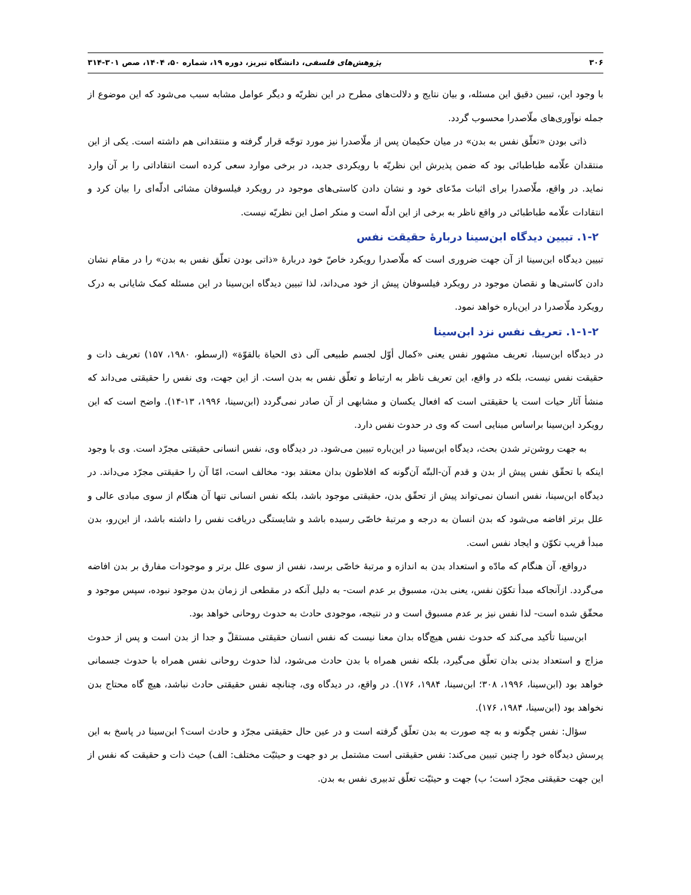۳۰۶ پژوهش‌های فلسفی، دانشگاه تبریز، دوره ۱۹، شماره ۵۰، ۱۴۰۴، صص ۳۰۱-۳۱۴
با وجود این، تبیین دقیق این مسئله، و بیان نتایج و دلالت‌های مطرح در این نظریّه و دیگر عوامل مشابه سبب می‌شود که این موضوع از جمله نوآوری‌های ملّاصدرا محسوب گردد.
ذاتی بودن «تعلّق نفس به بدن» در میان حکیمان پس از ملّاصدرا نیز مورد توجّه قرار گرفته و منتقدانی هم داشته است. یکی از این منتقدان علّامه طباطبائی بود که ضمن پذیرش این نظریّه با رویکردی جدید، در برخی موارد سعی کرده است انتقاداتی را بر آن وارد نماید. در واقع، ملّاصدرا برای اثبات مدّعای خود و نشان دادن کاستی‌های موجود در رویکرد فیلسوفان مشائی ادلّه‌ای را بیان کرد و انتقادات علّامه طباطبائی در واقع ناظر به برخی از این ادلّه است و منکر اصل این نظریّه نیست.
۱-۲. تبیین دیدگاه ابن‌سینا دربارۀ حقیقت نفس
تبیین دیدگاه ابن‌سینا از آن جهت ضروری است که ملّاصدرا رویکرد خاصّ خود دربارۀ «ذاتی بودن تعلّق نفس به بدن» را در مقام نشان دادن کاستی‌ها و نقصان موجود در رویکرد فیلسوفان پیش از خود می‌داند، لذا تبیین دیدگاه ابن‌سینا در این مسئله کمک شایانی به درک رویکرد ملّاصدرا در این‌باره خواهد نمود.
۱-۱-۲. تعریف نفس نزد ابن‌سینا
در دیدگاه ابن‌سینا، تعریف مشهور نفس یعنی «کمال أوّل لجسم طبیعی آلی ذی الحیاة بالقوّة» (ارسطو، ۱۹۸۰، ۱۵۷) تعریف ذات و حقیقت نفس نیست، بلکه در واقع، این تعریف ناظر به ارتباط و تعلّق نفس به بدن است. از این جهت، وی نفس را حقیقتی می‌داند که منشأ آثار حیات است یا حقیقتی است که افعال یکسان و مشابهی از آن صادر نمی‌گردد (ابن‌سینا، ۱۹۹۶، ۱۳-۱۴). واضح است که این رویکرد ابن‌سینا براساس مبنایی است که وی در حدوث نفس دارد.
به جهت روشن‌تر شدن بحث، دیدگاه ابن‌سینا در این‌باره تبیین می‌شود. در دیدگاه وی، نفس انسانی حقیقتی مجرّد است. وی با وجود اینکه با تحقّق نفس پیش از بدن و قدم آن-البتّه آن‌گونه که افلاطون بدان معتقد بود- مخالف است، امّا آن را حقیقتی مجرّد می‌داند. در دیدگاه ابن‌سینا، نفس انسان نمی‌تواند پیش از تحقّق بدن، حقیقتی موجود باشد، بلکه نفس انسانی تنها آن هنگام از سوی مبادی عالی و علل برتر افاضه می‌شود که بدن انسان به درجه و مرتبۀ خاصّی رسیده باشد و شایستگی دریافت نفس را داشته باشد، از این‌رو، بدن مبدأ قریب تکوّن و ایجاد نفس است.
درواقع، آن هنگام که مادّه و استعداد بدن به اندازه و مرتبۀ خاصّی برسد، نفس از سوی علل برتر و موجودات مفارق بر بدن افاضه می‌گردد. ازآنجاکه مبدأ تکوّن نفس، یعنی بدن، مسبوق بر عدم است- به دلیل آنکه در مقطعی از زمان بدن موجود نبوده، سپس موجود و محقّق شده است- لذا نفس نیز بر عدم مسبوق است و در نتیجه، موجودی حادث به حدوث روحانی خواهد بود.
ابن‌سینا تأکید می‌کند که حدوث نفس هیچ‌گاه بدان معنا نیست که نفس انسان حقیقتی مستقلّ و جدا از بدن است و پس از حدوث مزاج و استعداد بدنی بدان تعلّق می‌گیرد، بلکه نفس همراه با بدن حادث می‌شود، لذا حدوث روحانی نفس همراه با حدوث جسمانی خواهد بود (ابن‌سینا، ۱۹۹۶، ۳۰۸؛ ابن‌سینا، ۱۹۸۴، ۱۷۶). در واقع، در دیدگاه وی، چنانچه نفس حقیقتی حادث نباشد، هیچ گاه محتاج بدن نخواهد بود (ابن‌سینا، ۱۹۸۴، ۱۷۶).
سؤال: نفس چگونه و به چه صورت به بدن تعلّق گرفته است و در عین حال حقیقتی مجرّد و حادث است؟ ابن‌سینا در پاسخ به این پرسش دیدگاه خود را چنین تبیین می‌کند: نفس حقیقتی است مشتمل بر دو جهت و حیثیّت مختلف: الف) حیث ذات و حقیقت که نفس از این جهت حقیقتی مجرّد است؛ ب) جهت و حیثیّت تعلّق تدبیری نفس به بدن.